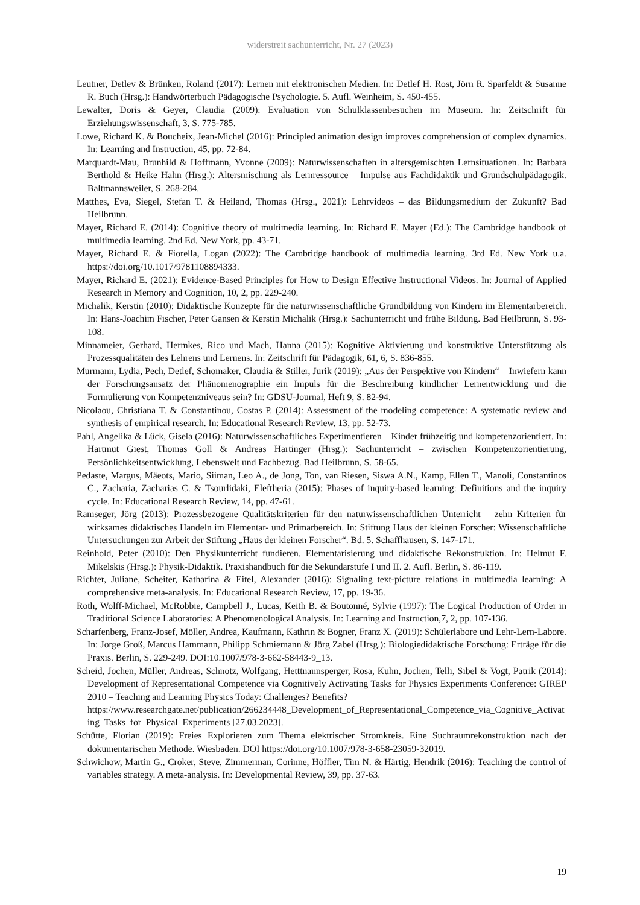widerstreit sachunterricht, Nr. 27 (2023)
Leutner, Detlev & Brünken, Roland (2017): Lernen mit elektronischen Medien. In: Detlef H. Rost, Jörn R. Sparfeldt & Susanne R. Buch (Hrsg.): Handwörterbuch Pädagogische Psychologie. 5. Aufl. Weinheim, S. 450-455.
Lewalter, Doris & Geyer, Claudia (2009): Evaluation von Schulklassenbesuchen im Museum. In: Zeitschrift für Erziehungswissenschaft, 3, S. 775-785.
Lowe, Richard K. & Boucheix, Jean-Michel (2016): Principled animation design improves comprehension of complex dynamics. In: Learning and Instruction, 45, pp. 72-84.
Marquardt-Mau, Brunhild & Hoffmann, Yvonne (2009): Naturwissenschaften in altersgemischten Lernsituationen. In: Barbara Berthold & Heike Hahn (Hrsg.): Altersmischung als Lernressource – Impulse aus Fachdidaktik und Grundschulpädagogik. Baltmannsweiler, S. 268-284.
Matthes, Eva, Siegel, Stefan T. & Heiland, Thomas (Hrsg., 2021): Lehrvideos – das Bildungsmedium der Zukunft? Bad Heilbrunn.
Mayer, Richard E. (2014): Cognitive theory of multimedia learning. In: Richard E. Mayer (Ed.): The Cambridge handbook of multimedia learning. 2nd Ed. New York, pp. 43-71.
Mayer, Richard E. & Fiorella, Logan (2022): The Cambridge handbook of multimedia learning. 3rd Ed. New York u.a. https://doi.org/10.1017/9781108894333.
Mayer, Richard E. (2021): Evidence-Based Principles for How to Design Effective Instructional Videos. In: Journal of Applied Research in Memory and Cognition, 10, 2, pp. 229-240.
Michalik, Kerstin (2010): Didaktische Konzepte für die naturwissenschaftliche Grundbildung von Kindern im Elementarbereich. In: Hans-Joachim Fischer, Peter Gansen & Kerstin Michalik (Hrsg.): Sachunterricht und frühe Bildung. Bad Heilbrunn, S. 93-108.
Minnameier, Gerhard, Hermkes, Rico und Mach, Hanna (2015): Kognitive Aktivierung und konstruktive Unterstützung als Prozessqualitäten des Lehrens und Lernens. In: Zeitschrift für Pädagogik, 61, 6, S. 836-855.
Murmann, Lydia, Pech, Detlef, Schomaker, Claudia & Stiller, Jurik (2019): „Aus der Perspektive von Kindern“ – Inwiefern kann der Forschungsansatz der Phänomenographie ein Impuls für die Beschreibung kindlicher Lernentwicklung und die Formulierung von Kompetenzniveaus sein? In: GDSU-Journal, Heft 9, S. 82-94.
Nicolaou, Christiana T. & Constantinou, Costas P. (2014): Assessment of the modeling competence: A systematic review and synthesis of empirical research. In: Educational Research Review, 13, pp. 52-73.
Pahl, Angelika & Lück, Gisela (2016): Naturwissenschaftliches Experimentieren – Kinder frühzeitig und kompetenzorientiert. In: Hartmut Giest, Thomas Goll & Andreas Hartinger (Hrsg.): Sachunterricht – zwischen Kompetenzorientierung, Persönlichkeitsentwicklung, Lebenswelt und Fachbezug. Bad Heilbrunn, S. 58-65.
Pedaste, Margus, Mäeots, Mario, Siiman, Leo A., de Jong, Ton, van Riesen, Siswa A.N., Kamp, Ellen T., Manoli, Constantinos C., Zacharia, Zacharias C. & Tsourlidaki, Eleftheria (2015): Phases of inquiry-based learning: Definitions and the inquiry cycle. In: Educational Research Review, 14, pp. 47-61.
Ramseger, Jörg (2013): Prozessbezogene Qualitätskriterien für den naturwissenschaftlichen Unterricht – zehn Kriterien für wirksames didaktisches Handeln im Elementar- und Primarbereich. In: Stiftung Haus der kleinen Forscher: Wissenschaftliche Untersuchungen zur Arbeit der Stiftung „Haus der kleinen Forscher“. Bd. 5. Schaffhausen, S. 147-171.
Reinhold, Peter (2010): Den Physikunterricht fundieren. Elementarisierung und didaktische Rekonstruktion. In: Helmut F. Mikelskis (Hrsg.): Physik-Didaktik. Praxishandbuch für die Sekundarstufe I und II. 2. Aufl. Berlin, S. 86-119.
Richter, Juliane, Scheiter, Katharina & Eitel, Alexander (2016): Signaling text-picture relations in multimedia learning: A comprehensive meta-analysis. In: Educational Research Review, 17, pp. 19-36.
Roth, Wolff-Michael, McRobbie, Campbell J., Lucas, Keith B. & Boutonné, Sylvie (1997): The Logical Production of Order in Traditional Science Laboratories: A Phenomenological Analysis. In: Learning and Instruction,7, 2, pp. 107-136.
Scharfenberg, Franz-Josef, Möller, Andrea, Kaufmann, Kathrin & Bogner, Franz X. (2019): Schülerlabore und Lehr-Lern-Labore. In: Jorge Groß, Marcus Hammann, Philipp Schmiemann & Jörg Zabel (Hrsg.): Biologiedidaktische Forschung: Erträge für die Praxis. Berlin, S. 229-249. DOI:10.1007/978-3-662-58443-9_13.
Scheid, Jochen, Müller, Andreas, Schnotz, Wolfgang, Hetttnannsperger, Rosa, Kuhn, Jochen, Telli, Sibel & Vogt, Patrik (2014): Development of Representational Competence via Cognitively Activating Tasks for Physics Experiments Conference: GIREP 2010 – Teaching and Learning Physics Today: Challenges? Benefits?
https://www.researchgate.net/publication/266234448_Development_of_Representational_Competence_via_Cognitive_Activating_Tasks_for_Physical_Experiments [27.03.2023].
Schütte, Florian (2019): Freies Explorieren zum Thema elektrischer Stromkreis. Eine Suchraumrekonstruktion nach der dokumentarischen Methode. Wiesbaden. DOI https://doi.org/10.1007/978-3-658-23059-32019.
Schwichow, Martin G., Croker, Steve, Zimmerman, Corinne, Höffler, Tim N. & Härtig, Hendrik (2016): Teaching the control of variables strategy. A meta-analysis. In: Developmental Review, 39, pp. 37-63.
19